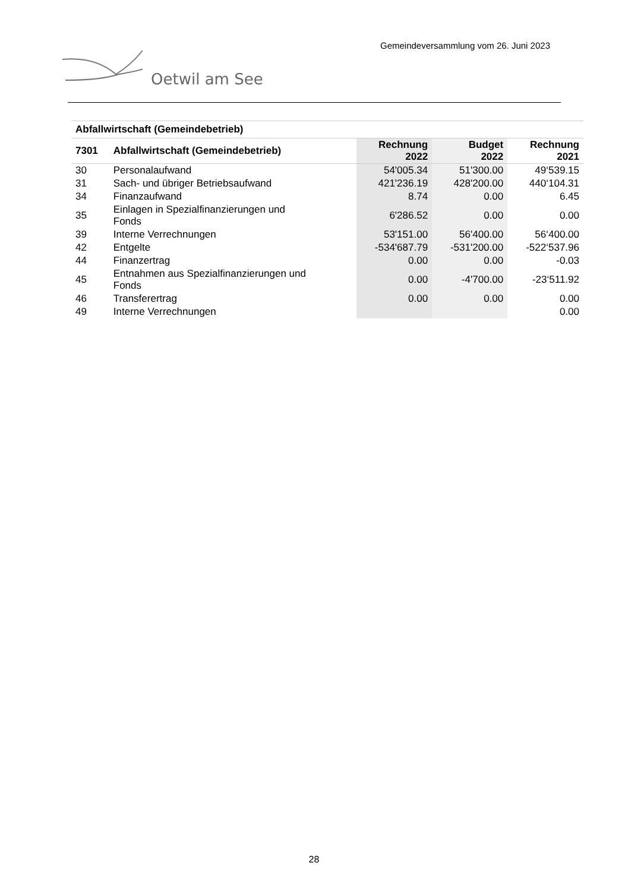Gemeindeversammlung vom 26. Juni 2023
Oetwil am See
| Abfallwirtschaft (Gemeindebetrieb) | | | | |
| 7301 | Abfallwirtschaft (Gemeindebetrieb) | Rechnung 2022 | Budget 2022 | Rechnung 2021 |
| 30 | Personalaufwand | 54'005.34 | 51'300.00 | 49‘539.15 |
| 31 | Sach- und übriger Betriebsaufwand | 421'236.19 | 428'200.00 | 440‘104.31 |
| 34 | Finanzaufwand | 8.74 | 0.00 | 6.45 |
| 35 | Einlagen in Spezialfinanzierungen und Fonds | 6'286.52 | 0.00 | 0.00 |
| 39 | Interne Verrechnungen | 53'151.00 | 56'400.00 | 56‘400.00 |
| 42 | Entgelte | -534'687.79 | -531'200.00 | -522‘537.96 |
| 44 | Finanzertrag | 0.00 | 0.00 | -0.03 |
| 45 | Entnahmen aus Spezialfinanzierungen und Fonds | 0.00 | -4'700.00 | -23‘511.92 |
| 46 | Transferertrag | 0.00 | 0.00 | 0.00 |
| 49 | Interne Verrechnungen | | | 0.00 |
28